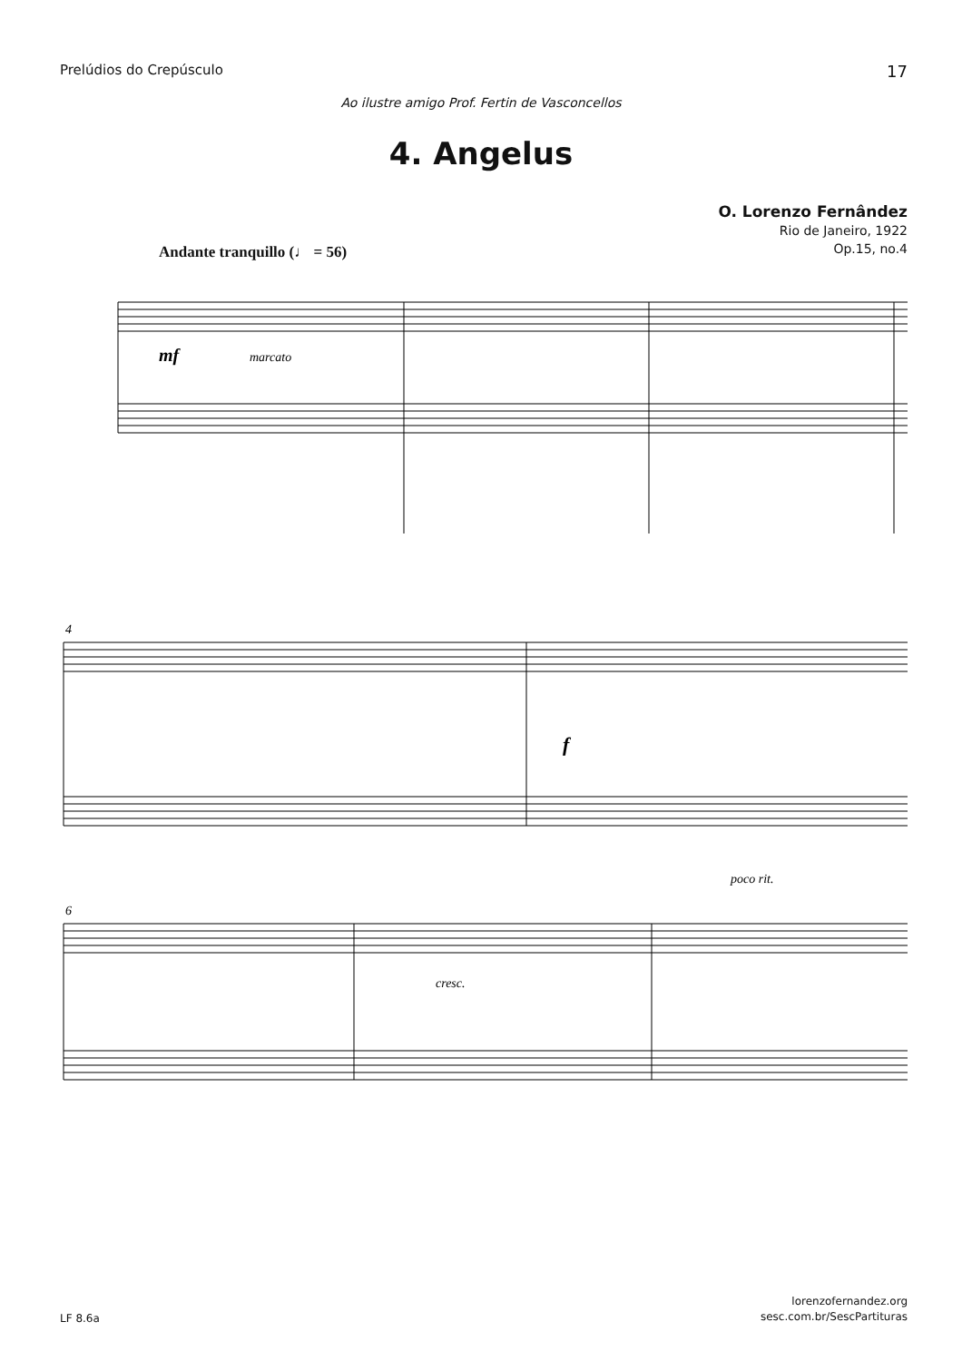Prelúdios do Crepúsculo 17
Ao ilustre amigo Prof. Fertin de Vasconcellos
4. Angelus
O. Lorenzo Fernândez
Rio de Janeiro, 1922
Op.15, no.4
Andante tranquillo (♩ = 56)
mf
marcato
4
f
6
poco rit.
cresc.
LF 8.6a lorenzofernandez.org
sesc.com.br/SescPartituras